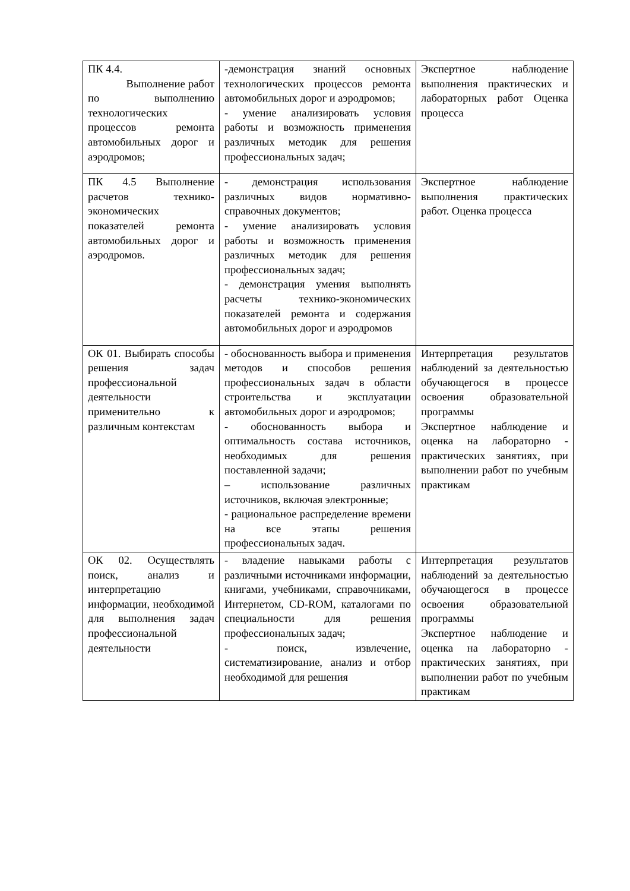| ПК 4.4. Выполнение работ по выполнению технологических процессов ремонта автомобильных дорог и аэродромов; | -демонстрация знаний основных технологических процессов ремонта автомобильных дорог и аэродромов; - умение анализировать условия работы и возможность применения различных методик для решения профессиональных задач; | Экспертное наблюдение выполнения практических и лабораторных работ Оценка процесса |
| ПК 4.5 Выполнение расчетов технико-экономических показателей ремонта автомобильных дорог и аэродромов. | - демонстрация использования различных видов нормативно-справочных документов; - умение анализировать условия работы и возможность применения различных методик для решения профессиональных задач; - демонстрация умения выполнять расчеты технико-экономических показателей ремонта и содержания автомобильных дорог и аэродромов | Экспертное наблюдение выполнения практических работ. Оценка процесса |
| ОК 01. Выбирать способы решения задач профессиональной деятельности применительно к различным контекстам | - обоснованность выбора и применения методов и способов решения профессиональных задач в области строительства и эксплуатации автомобильных дорог и аэродромов; - обоснованность выбора и оптимальность состава источников, необходимых для решения поставленной задачи; – использование различных источников, включая электронные; - рациональное распределение времени на все этапы решения профессиональных задач. | Интерпретация результатов наблюдений за деятельностью обучающегося в процессе освоения образовательной программы Экспертное наблюдение и оценка на лабораторно - практических занятиях, при выполнении работ по учебным практикам |
| ОК 02. Осуществлять поиск, анализ и интерпретацию информации, необходимой для выполнения задач профессиональной деятельности | - владение навыками работы с различными источниками информации, книгами, учебниками, справочниками, Интернетом, CD-ROM, каталогами по специальности для решения профессиональных задач; - поиск, извлечение, систематизирование, анализ и отбор необходимой для решения | Интерпретация результатов наблюдений за деятельностью обучающегося в процессе освоения образовательной программы Экспертное наблюдение и оценка на лабораторно - практических занятиях, при выполнении работ по учебным практикам |